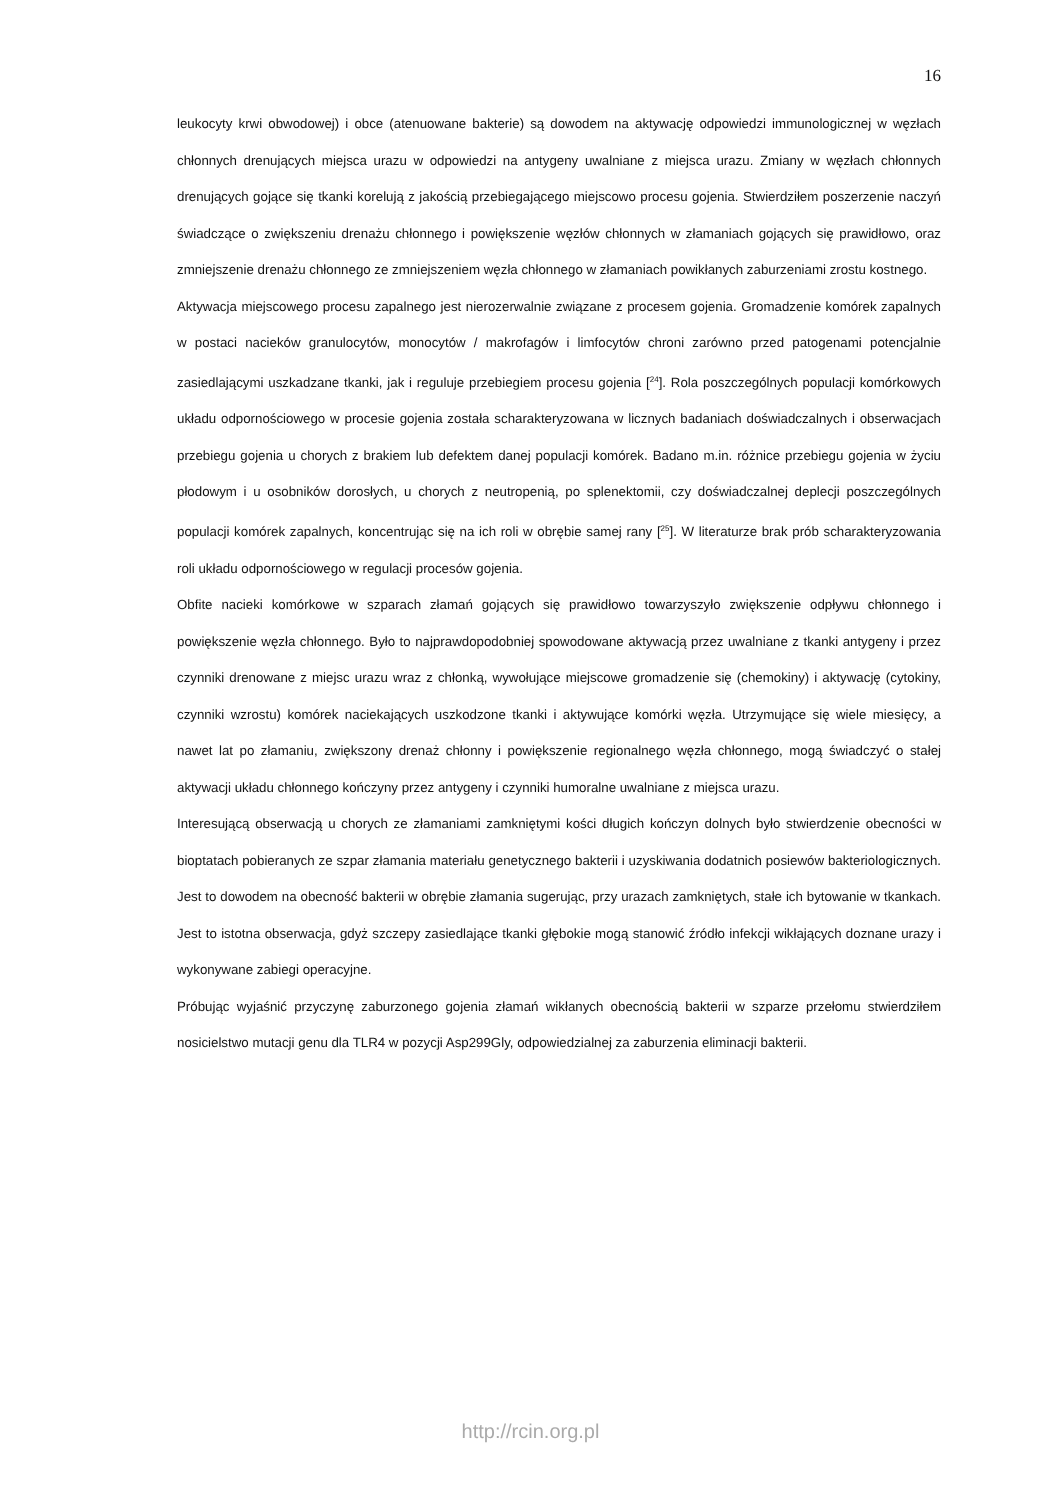16
leukocyty krwi obwodowej) i obce (atenuowane bakterie) są dowodem na aktywację odpowiedzi immunologicznej w węzłach chłonnych drenujących miejsca urazu w odpowiedzi na antygeny uwalniane z miejsca urazu. Zmiany w węzłach chłonnych drenujących gojące się tkanki korelują z jakością przebiegającego miejscowo procesu gojenia. Stwierdziłem poszerzenie naczyń świadczące o zwiększeniu drenażu chłonnego i powiększenie węzłów chłonnych w złamaniach gojących się prawidłowo, oraz zmniejszenie drenażu chłonnego ze zmniejszeniem węzła chłonnego w złamaniach powikłanych zaburzeniami zrostu kostnego.
Aktywacja miejscowego procesu zapalnego jest nierozerwalnie związane z procesem gojenia. Gromadzenie komórek zapalnych w postaci nacieków granulocytów, monocytów / makrofagów i limfocytów chroni zarówno przed patogenami potencjalnie zasiedlającymi uszkadzane tkanki, jak i reguluje przebiegiem procesu gojenia [<sup>24</sup>]. Rola poszczególnych populacji komórkowych układu odpornościowego w procesie gojenia została scharakteryzowana w licznych badaniach doświadczalnych i obserwacjach przebiegu gojenia u chorych z brakiem lub defektem danej populacji komórek. Badano m.in. różnice przebiegu gojenia w życiu płodowym i u osobników dorosłych, u chorych z neutropenią, po splenektomii, czy doświadczalnej deplecji poszczególnych populacji komórek zapalnych, koncentrując się na ich roli w obrębie samej rany [<sup>25</sup>]. W literaturze brak prób scharakteryzowania roli układu odpornościowego w regulacji procesów gojenia.
Obfite nacieki komórkowe w szparach złamań gojących się prawidłowo towarzyszyło zwiększenie odpływu chłonnego i powiększenie węzła chłonnego. Było to najprawdopodobniej spowodowane aktywacją przez uwalniane z tkanki antygeny i przez czynniki drenowane z miejsc urazu wraz z chłonką, wywołujące miejscowe gromadzenie się (chemokiny) i aktywację (cytokiny, czynniki wzrostu) komórek naciekających uszkodzone tkanki i aktywujące komórki węzła. Utrzymujące się wiele miesięcy, a nawet lat po złamaniu, zwiększony drenaż chłonny i powiększenie regionalnego węzła chłonnego, mogą świadczyć o stałej aktywacji układu chłonnego kończyny przez antygeny i czynniki humoralne uwalniane z miejsca urazu.
Interesującą obserwacją u chorych ze złamaniami zamkniętymi kości długich kończyn dolnych było stwierdzenie obecności w bioptatach pobieranych ze szpar złamania materiału genetycznego bakterii i uzyskiwania dodatnich posiewów bakteriologicznych. Jest to dowodem na obecność bakterii w obrębie złamania sugerując, przy urazach zamkniętych, stałe ich bytowanie w tkankach. Jest to istotna obserwacja, gdyż szczepy zasiedlające tkanki głębokie mogą stanowić źródło infekcji wikłających doznane urazy i wykonywane zabiegi operacyjne.
Próbując wyjaśnić przyczynę zaburzonego gojenia złamań wikłanych obecnością bakterii w szparze przełomu stwierdziłem nosicielstwo mutacji genu dla TLR4 w pozycji Asp299Gly, odpowiedzialnej za zaburzenia eliminacji bakterii.
http://rcin.org.pl